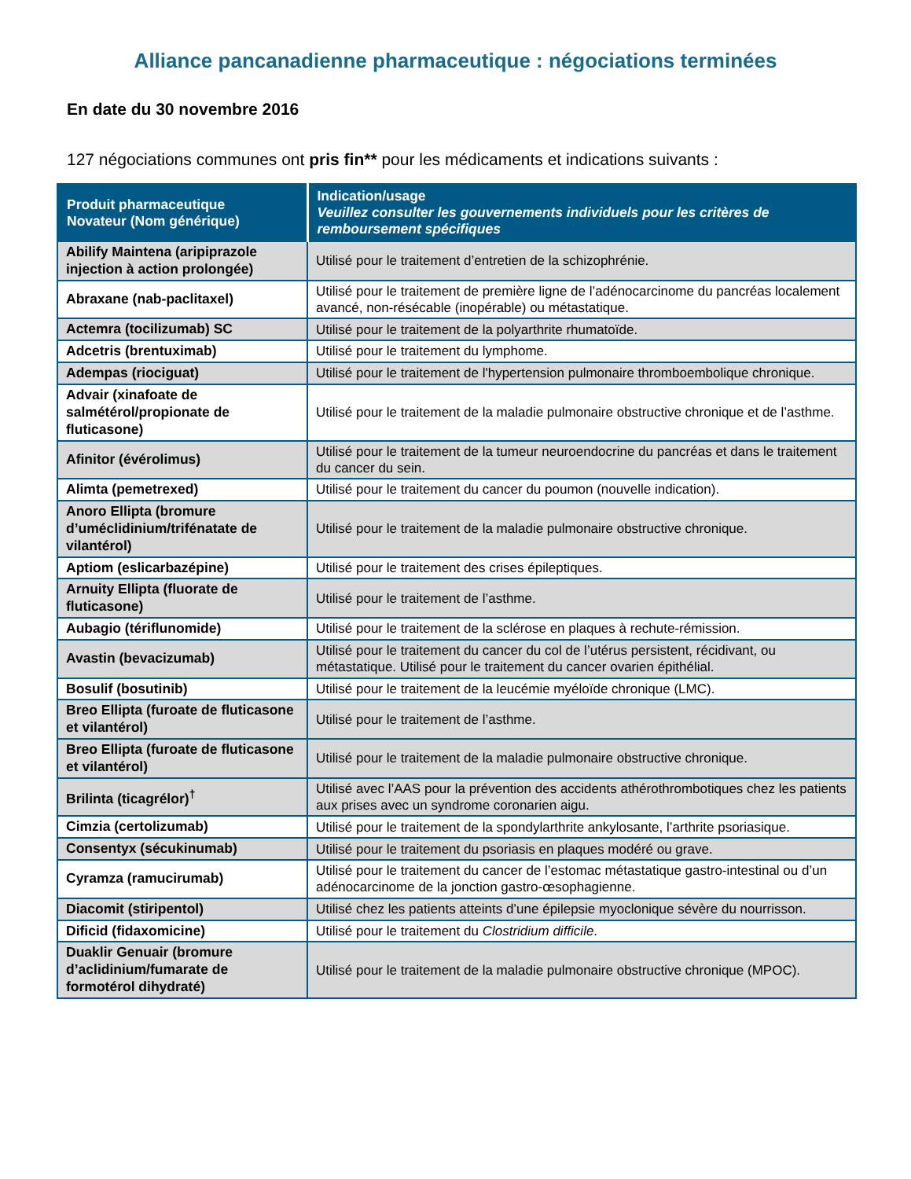Alliance pancanadienne pharmaceutique : négociations terminées
En date du 30 novembre 2016
127 négociations communes ont pris fin** pour les médicaments et indications suivants :
| Produit pharmaceutique Novateur (Nom générique) | Indication/usage Veuillez consulter les gouvernements individuels pour les critères de remboursement spécifiques |
| --- | --- |
| Abilify Maintena (aripiprazole injection à action prolongée) | Utilisé pour le traitement d’entretien de la schizophrénie. |
| Abraxane (nab-paclitaxel) | Utilisé pour le traitement de première ligne de l’adénocarcinome du pancréas localement avancé, non-résécable (inopérable) ou métastatique. |
| Actemra (tocilizumab) SC | Utilisé pour le traitement de la polyarthrite rhumatoïde. |
| Adcetris (brentuximab) | Utilisé pour le traitement du lymphome. |
| Adempas (riociguat) | Utilisé pour le traitement de l'hypertension pulmonaire thromboembolique chronique. |
| Advair (xinafoate de salmétérol/propionate de fluticasone) | Utilisé pour le traitement de la maladie pulmonaire obstructive chronique et de l’asthme. |
| Afinitor (évérolimus) | Utilisé pour le traitement de la tumeur neuroendocrine du pancréas et dans le traitement du cancer du sein. |
| Alimta (pemetrexed) | Utilisé pour le traitement du cancer du poumon (nouvelle indication). |
| Anoro Ellipta (bromure d’uméclidinium/trifénatate de vilantérol) | Utilisé pour le traitement de la maladie pulmonaire obstructive chronique. |
| Aptiom (eslicarbazépine) | Utilisé pour le traitement des crises épileptiques. |
| Arnuity Ellipta (fluorate de fluticasone) | Utilisé pour le traitement de l’asthme. |
| Aubagio (tériflunomide) | Utilisé pour le traitement de la sclérose en plaques à rechute-rémission. |
| Avastin (bevacizumab) | Utilisé pour le traitement du cancer du col de l’utérus persistent, récidivant, ou métastatique. Utilisé pour le traitement du cancer ovarien épithélial. |
| Bosulif (bosutinib) | Utilisé pour le traitement de la leucémie myéloïde chronique (LMC). |
| Breo Ellipta (furoate de fluticasone et vilantérol) | Utilisé pour le traitement de l’asthme. |
| Breo Ellipta (furoate de fluticasone et vilantérol) | Utilisé pour le traitement de la maladie pulmonaire obstructive chronique. |
| Brilinta (ticagrélor)<sup>†</sup> | Utilisé avec l’AAS pour la prévention des accidents athérothrombotiques chez les patients aux prises avec un syndrome coronarien aigu. |
| Cimzia (certolizumab) | Utilisé pour le traitement de la spondylarthrite ankylosante, l’arthrite psoriasique. |
| Consentyx (sécukinumab) | Utilisé pour le traitement du psoriasis en plaques modéré ou grave. |
| Cyramza (ramucirumab) | Utilisé pour le traitement du cancer de l’estomac métastatique gastro-intestinal ou d’un adénocarcinome de la jonction gastro-œsophagienne. |
| Diacomit (stiripentol) | Utilisé chez les patients atteints d’une épilepsie myoclonique sévère du nourrisson. |
| Dificid (fidaxomicine) | Utilisé pour le traitement du Clostridium difficile . |
| Duaklir Genuair (bromure d’aclidinium/fumarate de formotérol dihydraté) | Utilisé pour le traitement de la maladie pulmonaire obstructive chronique (MPOC). |